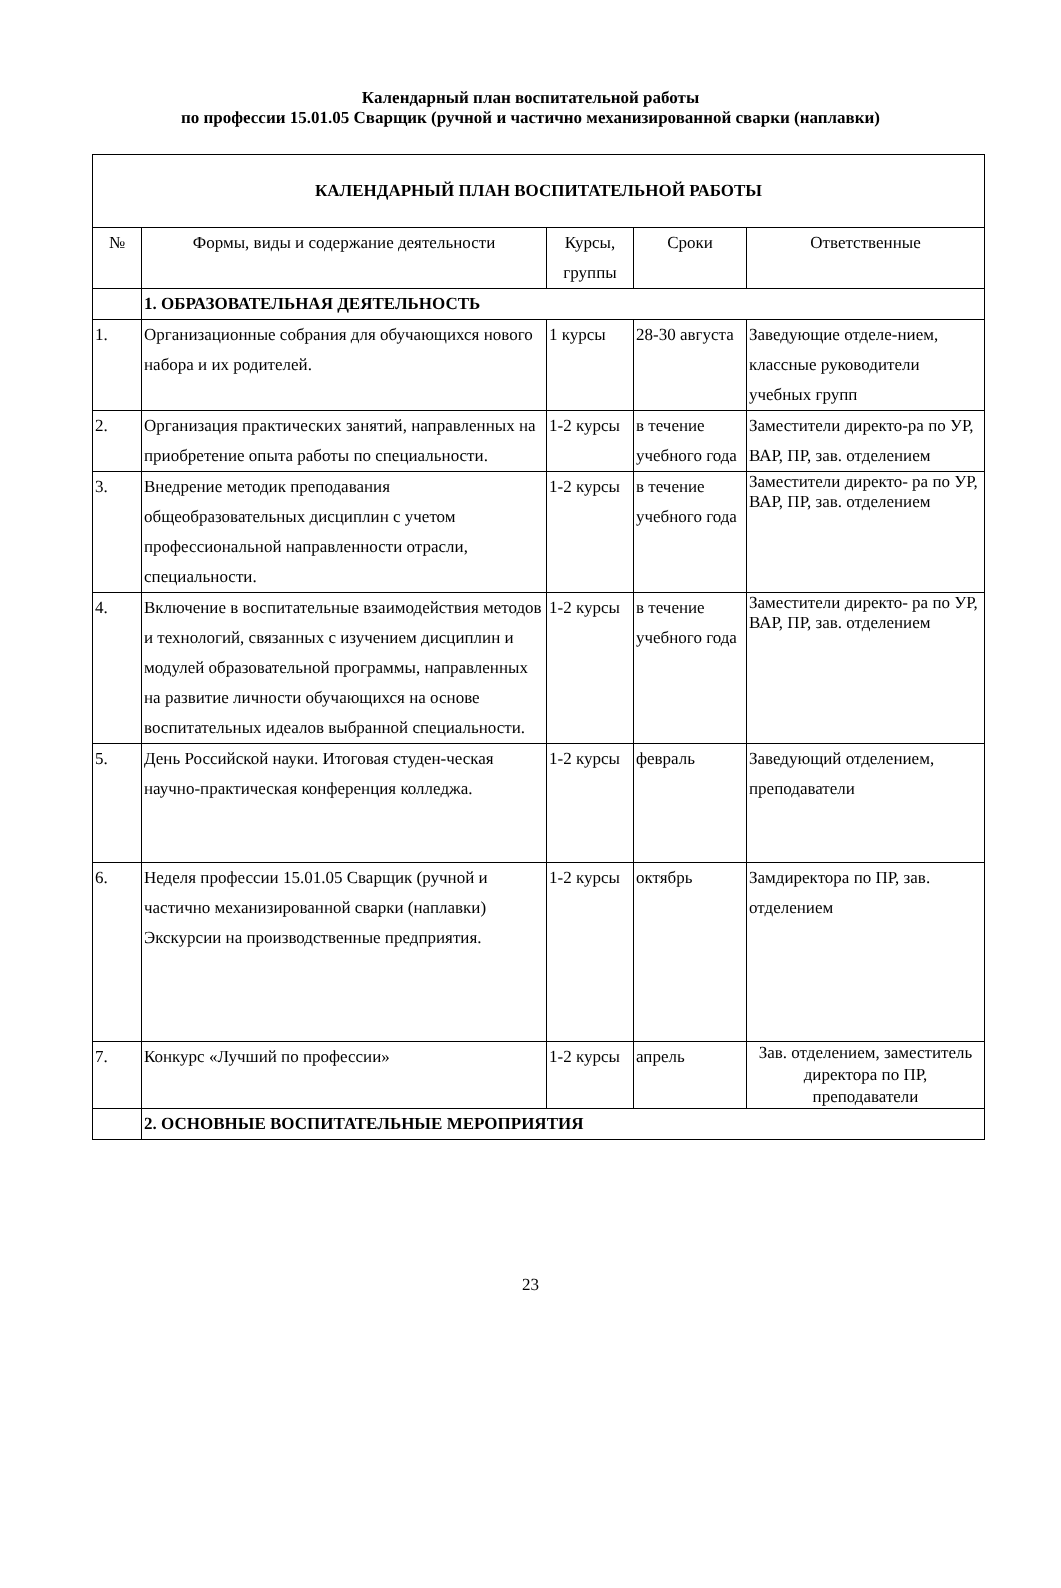Календарный план воспитательной работы
по профессии 15.01.05 Сварщик (ручной и частично механизированной сварки (наплавки)
| КАЛЕНДАРНЫЙ ПЛАН ВОСПИТАТЕЛЬНОЙ РАБОТЫ | | | | |
| № | Формы, виды и содержание деятельности | Курсы, группы | Сроки | Ответственные |
| | 1. ОБРАЗОВАТЕЛЬНАЯ ДЕЯТЕЛЬНОСТЬ | | | |
| 1. | Организационные собрания для обучающихся нового набора и их родителей. | 1 курсы | 28-30 августа | Заведующие отделе-нием, классные руководители учебных групп |
| 2. | Организация практических занятий, направленных на приобретение опыта работы по специальности. | 1-2 курсы | в течение учебного года | Заместители директо-ра по УР, ВАР, ПР, зав. отделением |
| 3. | Внедрение методик преподавания общеобразовательных дисциплин с учетом профессиональной направленности отрасли, специальности. | 1-2 курсы | в течение учебного года | Заместители директо- ра по УР, ВАР, ПР, зав. отделением |
| 4. | Включение в воспитательные взаимодействия методов и технологий, связанных с изучением дисциплин и модулей образовательной программы, направленных на развитие личности обучающихся на основе воспитательных идеалов выбранной специальности. | 1-2 курсы | в течение учебного года | Заместители директо- ра по УР, ВАР, ПР, зав. отделением |
| 5. | День Российской науки. Итоговая студен-ческая научно-практическая конференция колледжа. | 1-2 курсы | февраль | Заведующий отделением, преподаватели |
| 6. | Неделя профессии 15.01.05 Сварщик (ручной и частично механизированной сварки (наплавки) Экскурсии на производственные предприятия. | 1-2 курсы | октябрь | Замдиректора по ПР, зав. отделением |
| 7. | Конкурс «Лучший по профессии» | 1-2 курсы | апрель | Зав. отделением, заместитель директора по ПР, преподаватели |
| | 2. ОСНОВНЫЕ ВОСПИТАТЕЛЬНЫЕ МЕРОПРИЯТИЯ | | | |
23